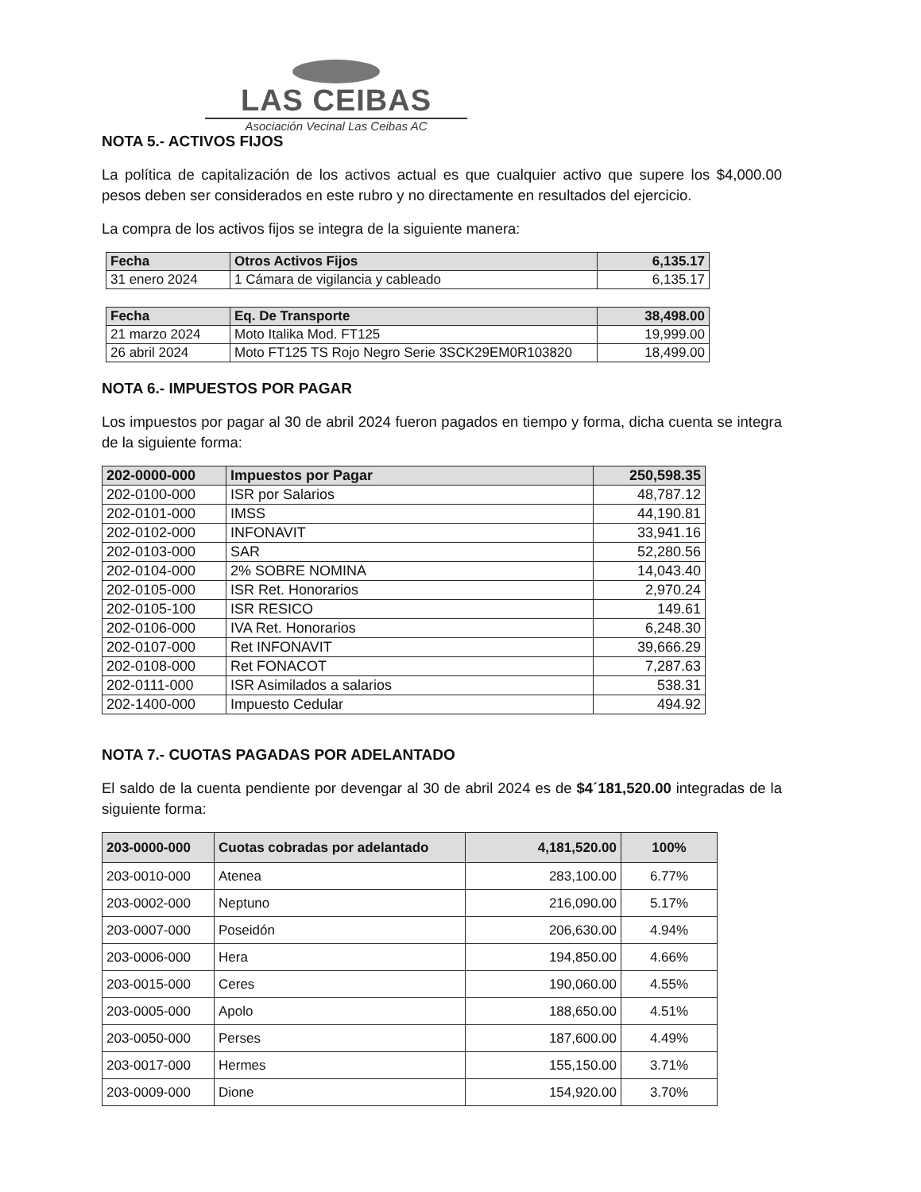LAS CEIBAS
Asociación Vecinal Las Ceibas AC
NOTA 5.- ACTIVOS FIJOS
La política de capitalización de los activos actual es que cualquier activo que supere los $4,000.00 pesos deben ser considerados en este rubro y no directamente en resultados del ejercicio.
La compra de los activos fijos se integra de la siguiente manera:
| Fecha | Otros Activos Fijos | 6,135.17 |
| --- | --- | --- |
| 31 enero 2024 | 1 Cámara de vigilancia y cableado | 6,135.17 |
| Fecha | Eq. De Transporte | 38,498.00 |
| --- | --- | --- |
| 21 marzo 2024 | Moto Italika Mod. FT125 | 19,999.00 |
| 26 abril 2024 | Moto FT125 TS Rojo Negro Serie 3SCK29EM0R103820 | 18,499.00 |
NOTA 6.- IMPUESTOS POR PAGAR
Los impuestos por pagar al 30 de abril 2024 fueron pagados en tiempo y forma, dicha cuenta se integra de la siguiente forma:
| 202-0000-000 | Impuestos por Pagar | 250,598.35 |
| --- | --- | --- |
| 202-0100-000 | ISR por Salarios | 48,787.12 |
| 202-0101-000 | IMSS | 44,190.81 |
| 202-0102-000 | INFONAVIT | 33,941.16 |
| 202-0103-000 | SAR | 52,280.56 |
| 202-0104-000 | 2% SOBRE NOMINA | 14,043.40 |
| 202-0105-000 | ISR Ret. Honorarios | 2,970.24 |
| 202-0105-100 | ISR RESICO | 149.61 |
| 202-0106-000 | IVA Ret. Honorarios | 6,248.30 |
| 202-0107-000 | Ret INFONAVIT | 39,666.29 |
| 202-0108-000 | Ret FONACOT | 7,287.63 |
| 202-0111-000 | ISR Asimilados a salarios | 538.31 |
| 202-1400-000 | Impuesto Cedular | 494.92 |
NOTA 7.- CUOTAS PAGADAS POR ADELANTADO
El saldo de la cuenta pendiente por devengar al 30 de abril 2024 es de $4´181,520.00 integradas de la siguiente forma:
| 203-0000-000 | Cuotas cobradas por adelantado | 4,181,520.00 | 100% |
| --- | --- | --- | --- |
| 203-0010-000 | Atenea | 283,100.00 | 6.77% |
| 203-0002-000 | Neptuno | 216,090.00 | 5.17% |
| 203-0007-000 | Poseidón | 206,630.00 | 4.94% |
| 203-0006-000 | Hera | 194,850.00 | 4.66% |
| 203-0015-000 | Ceres | 190,060.00 | 4.55% |
| 203-0005-000 | Apolo | 188,650.00 | 4.51% |
| 203-0050-000 | Perses | 187,600.00 | 4.49% |
| 203-0017-000 | Hermes | 155,150.00 | 3.71% |
| 203-0009-000 | Dione | 154,920.00 | 3.70% |